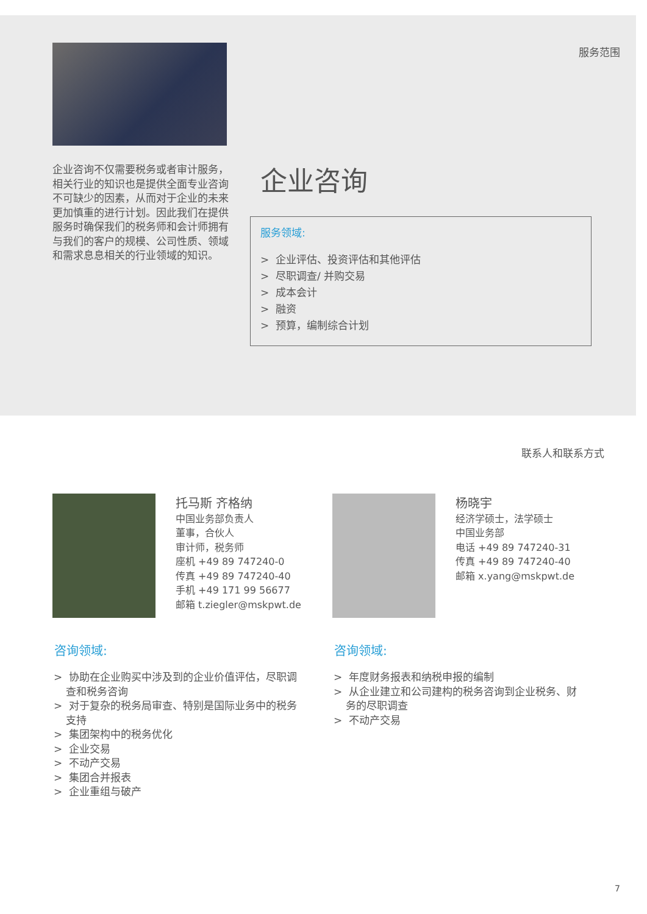服务范围
企业咨询不仅需要税务或者审计服务，相关行业的知识也是提供全面专业咨询不可缺少的因素，从而对于企业的未来更加慎重的进行计划。因此我们在提供服务时确保我们的税务师和会计师拥有与我们的客户的规模、公司性质、领域和需求息息相关的行业领域的知识。
企业咨询
服务领域:
> 企业评估、投资评估和其他评估
> 尽职调查/ 并购交易
> 成本会计
> 融资
> 预算，编制综合计划
联系人和联系方式
托马斯 齐格纳
中国业务部负责人
董事，合伙人
审计师，税务师
座机 +49 89 747240-0
传真 +49 89 747240-40
手机 +49 171 99 56677
邮箱 t.ziegler@mskpwt.de
杨晓宇
经济学硕士，法学硕士
中国业务部
电话 +49 89 747240-31
传真 +49 89 747240-40
邮箱 x.yang@mskpwt.de
咨询领域: 咨询领域:
> 协助在企业购买中涉及到的企业价值评估，尽职调查和税务咨询
> 对于复杂的税务局审查、特别是国际业务中的税务支持
> 集团架构中的税务优化
> 企业交易
> 不动产交易
> 集团合并报表
> 企业重组与破产
> 年度财务报表和纳税申报的编制
> 从企业建立和公司建构的税务咨询到企业税务、财务的尽职调查
> 不动产交易
7